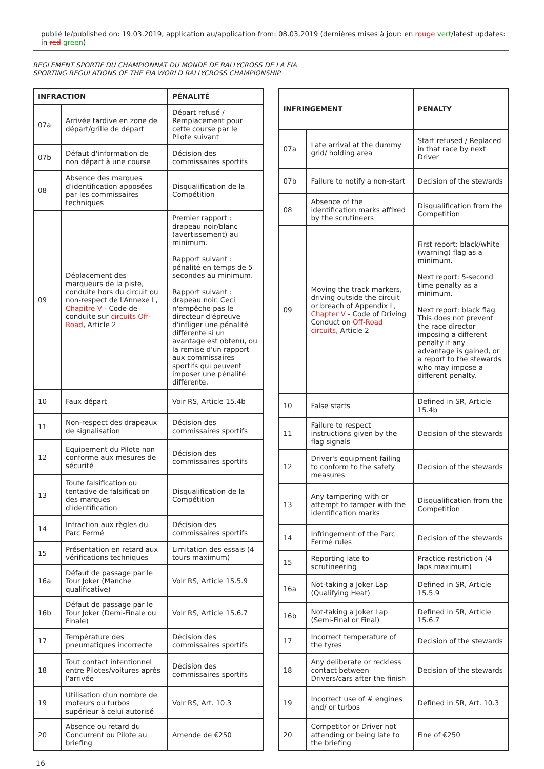publié le/published on: 19.03.2019, application au/application from: 08.03.2019 (dernières mises à jour: en rouge vert/latest updates: in red green)
REGLEMENT SPORTIF DU CHAMPIONNAT DU MONDE DE RALLYCROSS DE LA FIA
SPORTING REGULATIONS OF THE FIA WORLD RALLYCROSS CHAMPIONSHIP
| INFRACTION | | PÉNALITÉ |
| --- | --- | --- |
| 07a | Arrivée tardive en zone de départ/grille de départ | Départ refusé / Remplacement pour cette course par le Pilote suivant |
| 07b | Défaut d'information de non départ à une course | Décision des commissaires sportifs |
| 08 | Absence des marques d'identification apposées par les commissaires techniques | Disqualification de la Compétition |
| 09 | Déplacement des marqueurs de la piste, conduite hors du circuit ou non-respect de l'Annexe L, Chapitre V - Code de conduite sur circuits Off-Road , Article 2 | Premier rapport : drapeau noir/blanc (avertissement) au minimum. Rapport suivant : pénalité en temps de 5 secondes au minimum. Rapport suivant : drapeau noir. Ceci n'empêche pas le directeur d'épreuve d'infliger une pénalité différente si un avantage est obtenu, ou la remise d'un rapport aux commissaires sportifs qui peuvent imposer une pénalité différente. |
| 10 | Faux départ | Voir RS, Article 15.4b |
| 11 | Non-respect des drapeaux de signalisation | Décision des commissaires sportifs |
| 12 | Equipement du Pilote non conforme aux mesures de sécurité | Décision des commissaires sportifs |
| 13 | Toute falsification ou tentative de falsification des marques d'identification | Disqualification de la Compétition |
| 14 | Infraction aux règles du Parc Fermé | Décision des commissaires sportifs |
| 15 | Présentation en retard aux vérifications techniques | Limitation des essais (4 tours maximum) |
| 16a | Défaut de passage par le Tour Joker (Manche qualificative) | Voir RS, Article 15.5.9 |
| 16b | Défaut de passage par le Tour Joker (Demi-Finale ou Finale) | Voir RS, Article 15.6.7 |
| 17 | Température des pneumatiques incorrecte | Décision des commissaires sportifs |
| 18 | Tout contact intentionnel entre Pilotes/voitures après l'arrivée | Décision des commissaires sportifs |
| 19 | Utilisation d'un nombre de moteurs ou turbos supérieur à celui autorisé | Voir RS, Art. 10.3 |
| 20 | Absence ou retard du Concurrent ou Pilote au briefing | Amende de €250 |
| INFRINGEMENT | | PENALTY |
| --- | --- | --- |
| 07a | Late arrival at the dummy grid/ holding area | Start refused / Replaced in that race by next Driver |
| 07b | Failure to notify a non-start | Decision of the stewards |
| 08 | Absence of the identification marks affixed by the scrutineers | Disqualification from the Competition |
| 09 | Moving the track markers, driving outside the circuit or breach of Appendix L, Chapter V - Code of Driving Conduct on Off-Road circuits , Article 2 | First report: black/white (warning) flag as a minimum. Next report: 5-second time penalty as a minimum. Next report: black flag This does not prevent the race director imposing a different penalty if any advantage is gained, or a report to the stewards who may impose a different penalty. |
| 10 | False starts | Defined in SR, Article 15.4b |
| 11 | Failure to respect instructions given by the flag signals | Decision of the stewards |
| 12 | Driver's equipment failing to conform to the safety measures | Decision of the stewards |
| 13 | Any tampering with or attempt to tamper with the identification marks | Disqualification from the Competition |
| 14 | Infringement of the Parc Fermé rules | Decision of the stewards |
| 15 | Reporting late to scrutineering | Practice restriction (4 laps maximum) |
| 16a | Not-taking a Joker Lap (Qualifying Heat) | Defined in SR, Article 15.5.9 |
| 16b | Not-taking a Joker Lap (Semi-Final or Final) | Defined in SR, Article 15.6.7 |
| 17 | Incorrect temperature of the tyres | Decision of the stewards |
| 18 | Any deliberate or reckless contact between Drivers/cars after the finish | Decision of the stewards |
| 19 | Incorrect use of # engines and/ or turbos | Defined in SR, Art. 10.3 |
| 20 | Competitor or Driver not attending or being late to the briefing | Fine of €250 |
16